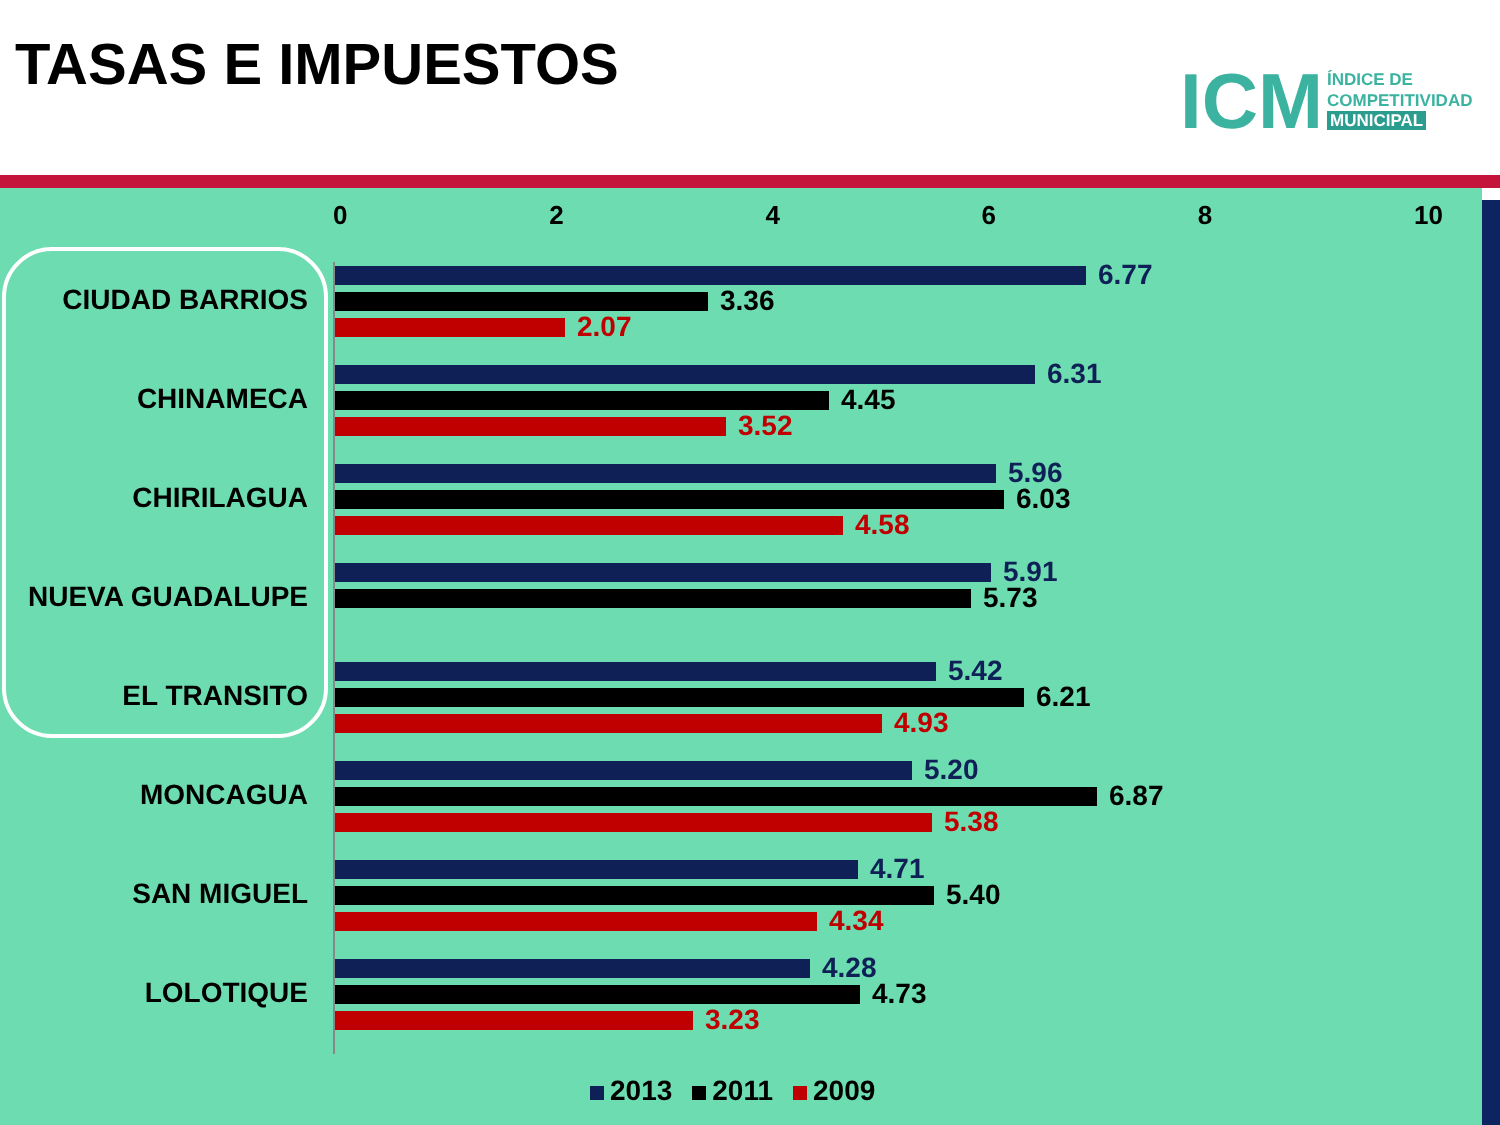TASAS E IMPUESTOS
ICM
ÍNDICE DE
COMPETITIVIDAD
MUNICIPAL
0 2 4 6 8 10
CIUDAD BARRIOS
6.77
3.36
2.07
CHINAMECA
6.31
4.45
3.52
CHIRILAGUA
5.96
6.03
4.58
NUEVA GUADALUPE
5.91
5.73
EL TRANSITO
5.42
6.21
4.93
MONCAGUA
5.20
6.87
5.38
SAN MIGUEL
4.71
5.40
4.34
LOLOTIQUE
4.28
4.73
3.23
2013 2011 2009